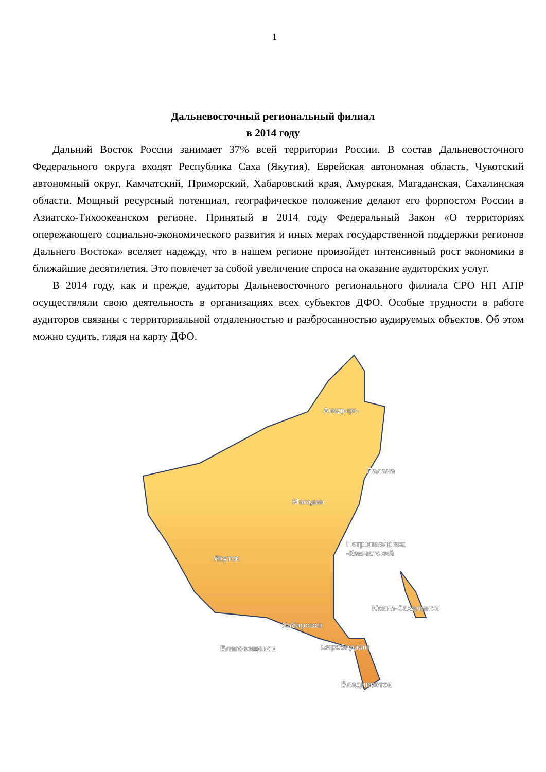1
Дальневосточный региональный филиал
в 2014 году
Дальний Восток России занимает 37% всей территории России. В состав Дальневосточного Федерального округа входят Республика Саха (Якутия), Еврейская автономная область, Чукотский автономный округ, Камчатский, Приморский, Хабаровский края, Амурская, Магаданская, Сахалинская области. Мощный ресурсный потенциал, географическое положение делают его форпостом России в Азиатско-Тихоокеанском регионе. Принятый в 2014 году Федеральный Закон «О территориях опережающего социально-экономического развития и иных мерах государственной поддержки регионов Дальнего Востока» вселяет надежду, что в нашем регионе произойдет интенсивный рост экономики в ближайшие десятилетия. Это повлечет за собой увеличение спроса на оказание аудиторских услуг.
В 2014 году, как и прежде, аудиторы Дальневосточного регионального филиала СРО НП АПР осуществляли свою деятельность в организациях всех субъектов ДФО. Особые трудности в работе аудиторов связаны с территориальной отдаленностью и разбросанностью аудируемых объектов. Об этом можно судить, глядя на карту ДФО.
Анадырь
Палана
Магадан
Якутск
Петропавловск
-Камчатский
Южно-Сахалинск
Хабаровск
Благовещенск
Биробиджан
Владивосток